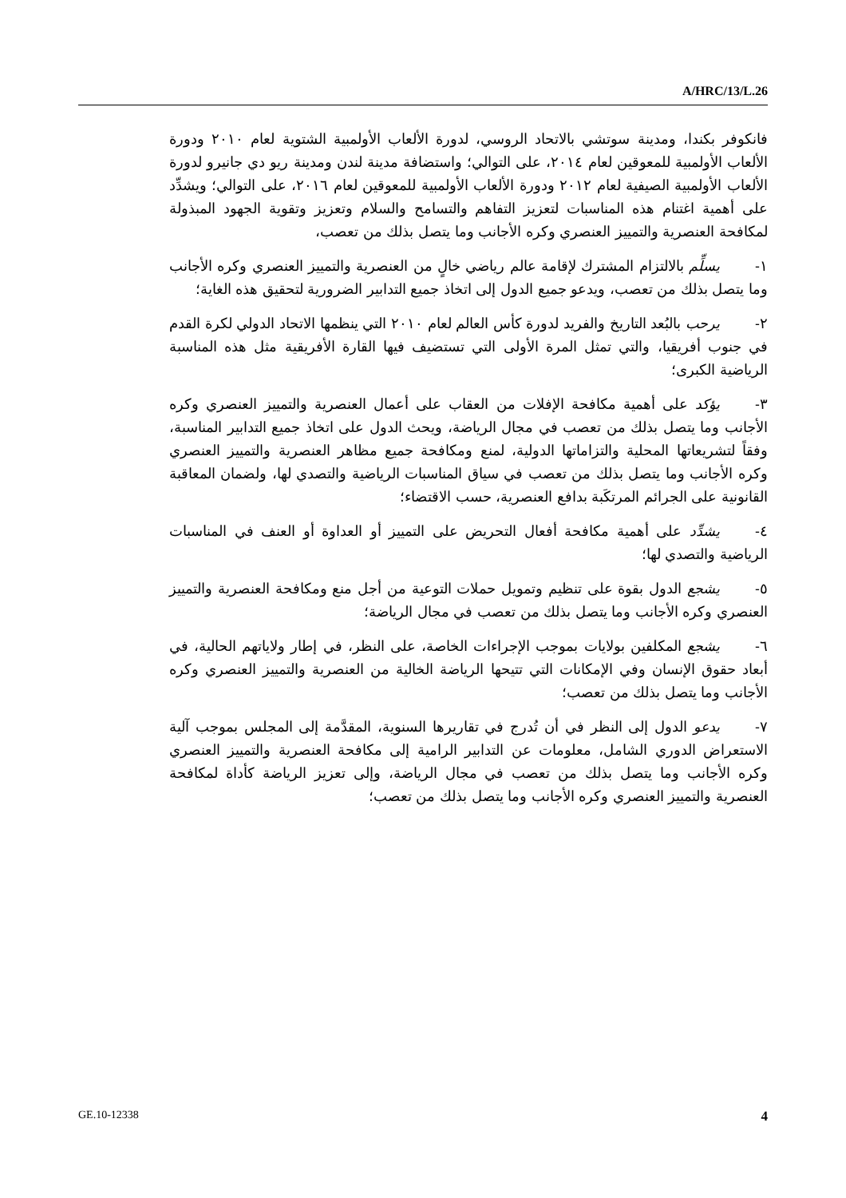A/HRC/13/L.26
فانكوفر بكندا، ومدينة سوتشي بالاتحاد الروسي، لدورة الألعاب الأولمبية الشتوية لعام ٢٠١٠ ودورة الألعاب الأولمبية للمعوقين لعام ٢٠١٤، على التوالي؛ واستضافة مدينة لندن ومدينة ريو دي جانيرو لدورة الألعاب الأولمبية الصيفية لعام ٢٠١٢ ودورة الألعاب الأولمبية للمعوقين لعام ٢٠١٦، على التوالي؛ ويشدِّد على أهمية اغتنام هذه المناسبات لتعزيز التفاهم والتسامح والسلام وتعزيز وتقوية الجهود المبذولة لمكافحة العنصرية والتمييز العنصري وكره الأجانب وما يتصل بذلك من تعصب،
١- يسلِّم بالالتزام المشترك لإقامة عالم رياضي خالٍ من العنصرية والتمييز العنصري وكره الأجانب وما يتصل بذلك من تعصب، ويدعو جميع الدول إلى اتخاذ جميع التدابير الضرورية لتحقيق هذه الغاية؛
٢- يرحب بالبُعد التاريخ والفريد لدورة كأس العالم لعام ٢٠١٠ التي ينظمها الاتحاد الدولي لكرة القدم في جنوب أفريقيا، والتي تمثل المرة الأولى التي تستضيف فيها القارة الأفريقية مثل هذه المناسبة الرياضية الكبرى؛
٣- يؤكد على أهمية مكافحة الإفلات من العقاب على أعمال العنصرية والتمييز العنصري وكره الأجانب وما يتصل بذلك من تعصب في مجال الرياضة، ويحث الدول على اتخاذ جميع التدابير المناسبة، وفقاً لتشريعاتها المحلية والتزاماتها الدولية، لمنع ومكافحة جميع مظاهر العنصرية والتمييز العنصري وكره الأجانب وما يتصل بذلك من تعصب في سياق المناسبات الرياضية والتصدي لها، ولضمان المعاقبة القانونية على الجرائم المرتكَبة بدافع العنصرية، حسب الاقتضاء؛
٤- يشدِّد على أهمية مكافحة أفعال التحريض على التمييز أو العداوة أو العنف في المناسبات الرياضية والتصدي لها؛
٥- يشجع الدول بقوة على تنظيم وتمويل حملات التوعية من أجل منع ومكافحة العنصرية والتمييز العنصري وكره الأجانب وما يتصل بذلك من تعصب في مجال الرياضة؛
٦- يشجع المكلفين بولايات بموجب الإجراءات الخاصة، على النظر، في إطار ولاياتهم الحالية، في أبعاد حقوق الإنسان وفي الإمكانات التي تتيحها الرياضة الخالية من العنصرية والتمييز العنصري وكره الأجانب وما يتصل بذلك من تعصب؛
٧- يدعو الدول إلى النظر في أن تُدرج في تقاريرها السنوية، المقدَّمة إلى المجلس بموجب آلية الاستعراض الدوري الشامل، معلومات عن التدابير الرامية إلى مكافحة العنصرية والتمييز العنصري وكره الأجانب وما يتصل بذلك من تعصب في مجال الرياضة، وإلى تعزيز الرياضة كأداة لمكافحة العنصرية والتمييز العنصري وكره الأجانب وما يتصل بذلك من تعصب؛
GE.10-12338 4